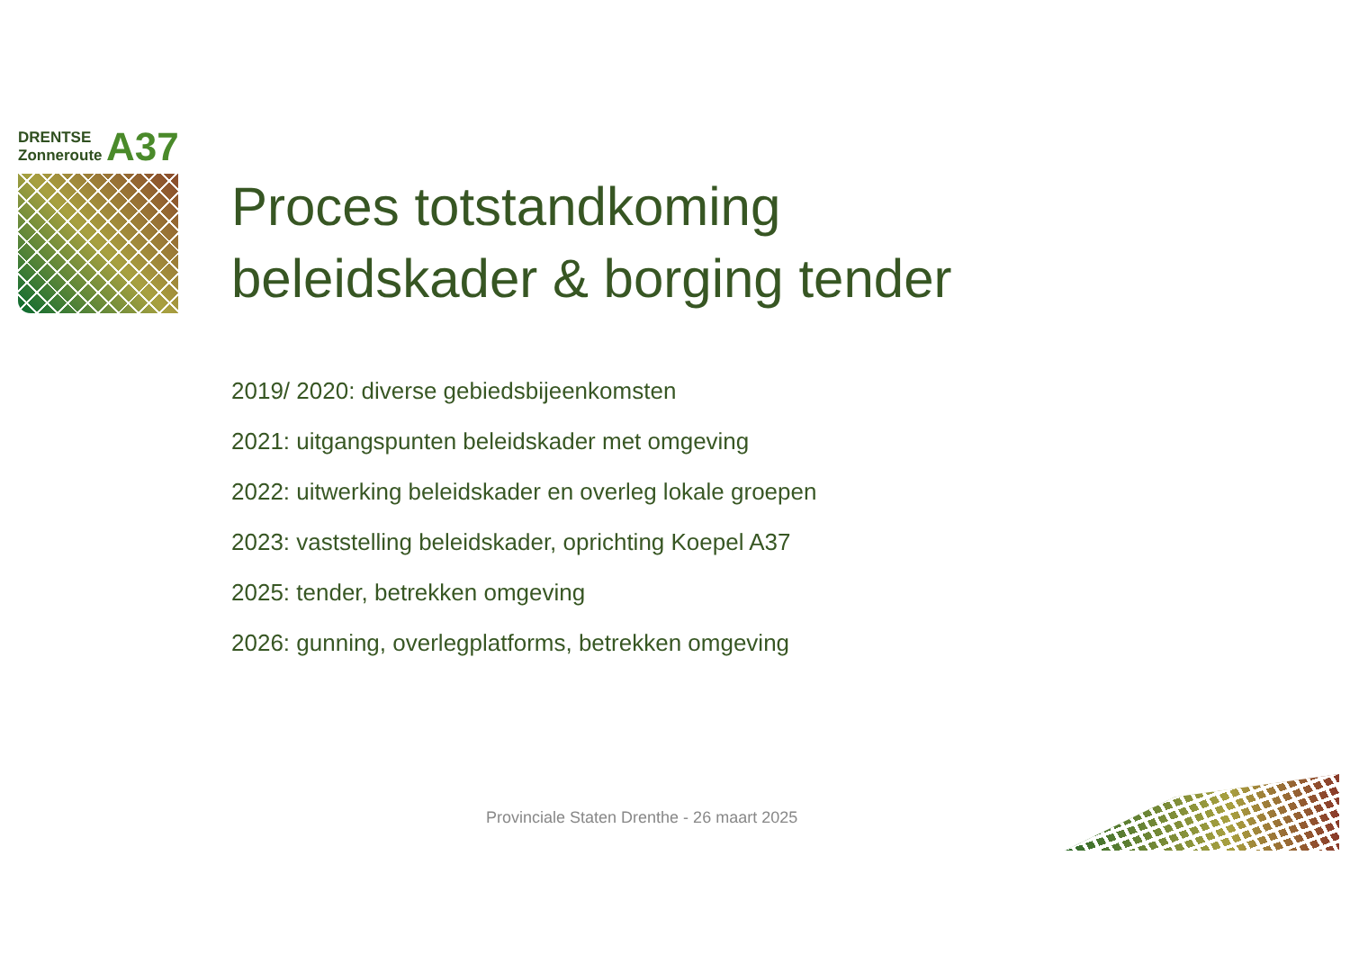DRENTSE
Zonneroute A37
Proces totstandkoming
beleidskader & borging tender
2019/ 2020: diverse gebiedsbijeenkomsten
2021: uitgangspunten beleidskader met omgeving
2022: uitwerking beleidskader en overleg lokale groepen
2023: vaststelling beleidskader, oprichting Koepel A37
2025: tender, betrekken omgeving
2026: gunning, overlegplatforms, betrekken omgeving
Provinciale Staten Drenthe - 26 maart 2025